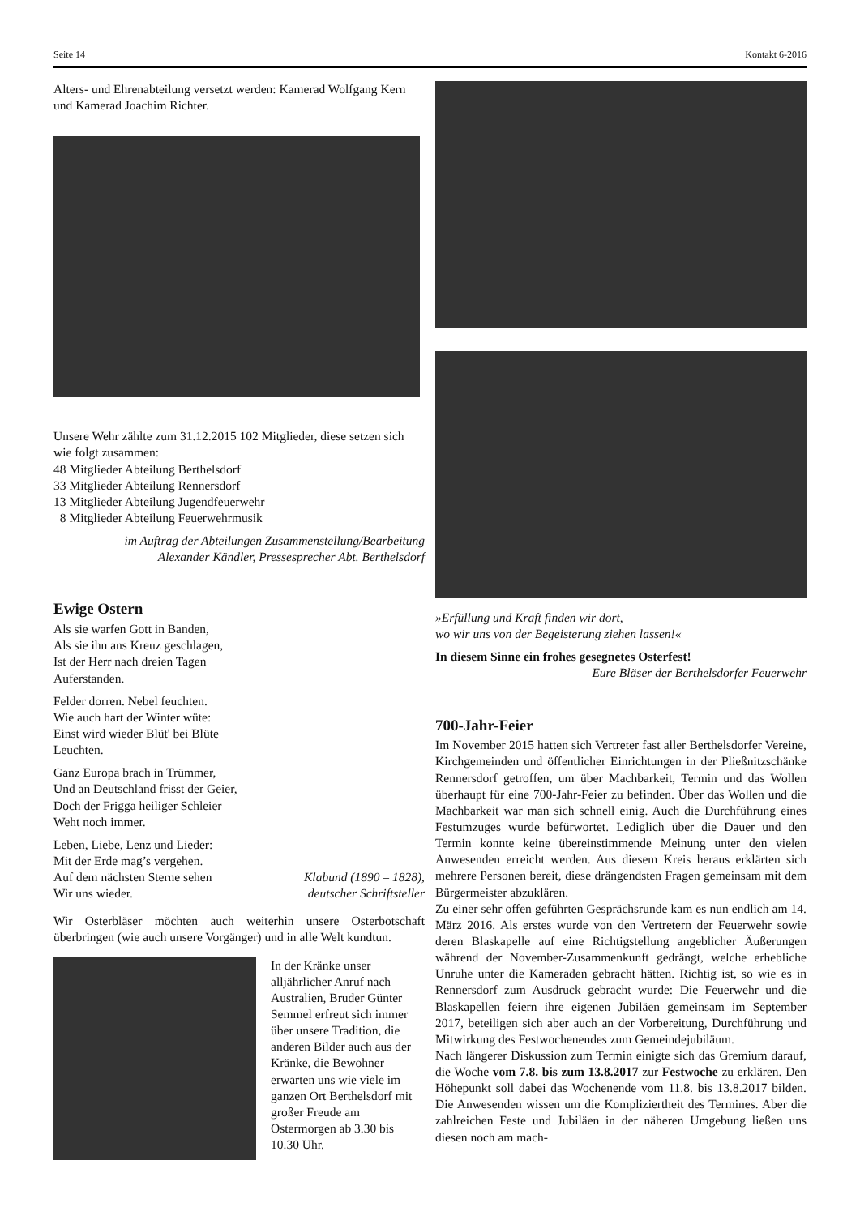Seite 14 Kontakt 6-2016
Alters- und Ehrenabteilung versetzt werden: Kamerad Wolfgang Kern und Kamerad Joachim Richter.
Unsere Wehr zählte zum 31.12.2015 102 Mitglieder, diese setzen sich wie folgt zusammen:
48 Mitglieder Abteilung Berthelsdorf
33 Mitglieder Abteilung Rennersdorf
13 Mitglieder Abteilung Jugendfeuerwehr
8 Mitglieder Abteilung Feuerwehrmusik
im Auftrag der Abteilungen Zusammenstellung/Bearbeitung
Alexander Kändler, Pressesprecher Abt. Berthelsdorf
Ewige Ostern
Als sie warfen Gott in Banden,
Als sie ihn ans Kreuz geschlagen,
Ist der Herr nach dreien Tagen
Auferstanden.
Felder dorren. Nebel feuchten.
Wie auch hart der Winter wüte:
Einst wird wieder Blüt' bei Blüte
Leuchten.
Ganz Europa brach in Trümmer,
Und an Deutschland frisst der Geier, –
Doch der Frigga heiliger Schleier
Weht noch immer.
Leben, Liebe, Lenz und Lieder:
Mit der Erde mag’s vergehen.
Auf dem nächsten Sterne sehen
Wir uns wieder.
Klabund (1890 – 1828),
deutscher Schriftsteller
Wir Osterbläser möchten auch weiterhin unsere Osterbotschaft überbringen (wie auch unsere Vorgänger) und in alle Welt kundtun.
In der Kränke unser alljährlicher Anruf nach Australien, Bruder Günter Semmel erfreut sich immer über unsere Tradition, die anderen Bilder auch aus der Kränke, die Bewohner erwarten uns wie viele im ganzen Ort Berthelsdorf mit großer Freude am Ostermorgen ab 3.30 bis 10.30 Uhr.
»Erfüllung und Kraft finden wir dort,
wo wir uns von der Begeisterung ziehen lassen!«
In diesem Sinne ein frohes gesegnetes Osterfest!
Eure Bläser der Berthelsdorfer Feuerwehr
700-Jahr-Feier
Im November 2015 hatten sich Vertreter fast aller Berthelsdorfer Vereine, Kirchgemeinden und öffentlicher Einrichtungen in der Pließnitzschänke Rennersdorf getroffen, um über Machbarkeit, Termin und das Wollen überhaupt für eine 700-Jahr-Feier zu befinden. Über das Wollen und die Machbarkeit war man sich schnell einig. Auch die Durchführung eines Festumzuges wurde befürwortet. Lediglich über die Dauer und den Termin konnte keine übereinstimmende Meinung unter den vielen Anwesenden erreicht werden. Aus diesem Kreis heraus erklärten sich mehrere Personen bereit, diese drängendsten Fragen gemeinsam mit dem Bürgermeister abzuklären.
Zu einer sehr offen geführten Gesprächsrunde kam es nun endlich am 14. März 2016. Als erstes wurde von den Vertretern der Feuerwehr sowie deren Blaskapelle auf eine Richtigstellung angeblicher Äußerungen während der November-Zusammenkunft gedrängt, welche erhebliche Unruhe unter die Kameraden gebracht hätten. Richtig ist, so wie es in Rennersdorf zum Ausdruck gebracht wurde: Die Feuerwehr und die Blaskapellen feiern ihre eigenen Jubiläen gemeinsam im September 2017, beteiligen sich aber auch an der Vorbereitung, Durchführung und Mitwirkung des Festwochenendes zum Gemeindejubiläum.
Nach längerer Diskussion zum Termin einigte sich das Gremium darauf, die Woche vom 7.8. bis zum 13.8.2017 zur Festwoche zu erklären. Den Höhepunkt soll dabei das Wochenende vom 11.8. bis 13.8.2017 bilden. Die Anwesenden wissen um die Kompliziertheit des Termines. Aber die zahlreichen Feste und Jubiläen in der näheren Umgebung ließen uns diesen noch am mach-